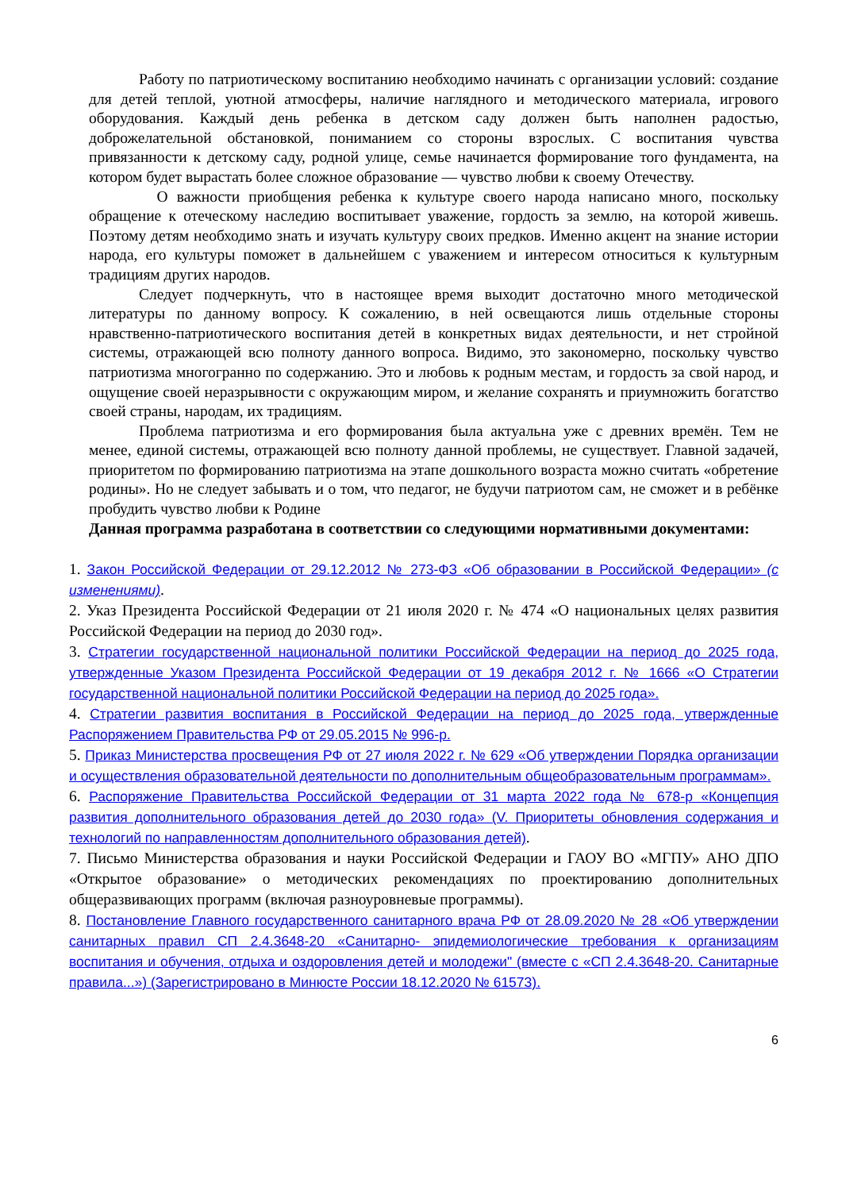Работу по патриотическому воспитанию необходимо начинать с организации условий: создание для детей теплой, уютной атмосферы, наличие наглядного и методического материала, игрового оборудования. Каждый день ребенка в детском саду должен быть наполнен радостью, доброжелательной обстановкой, пониманием со стороны взрослых. С воспитания чувства привязанности к детскому саду, родной улице, семье начинается формирование того фундамента, на котором будет вырастать более сложное образование — чувство любви к своему Отечеству.
О важности приобщения ребенка к культуре своего народа написано много, поскольку обращение к отеческому наследию воспитывает уважение, гордость за землю, на которой живешь. Поэтому детям необходимо знать и изучать культуру своих предков. Именно акцент на знание истории народа, его культуры поможет в дальнейшем с уважением и интересом относиться к культурным традициям других народов.
Следует подчеркнуть, что в настоящее время выходит достаточно много методической литературы по данному вопросу. К сожалению, в ней освещаются лишь отдельные стороны нравственно-патриотического воспитания детей в конкретных видах деятельности, и нет стройной системы, отражающей всю полноту данного вопроса. Видимо, это закономерно, поскольку чувство патриотизма многогранно по содержанию. Это и любовь к родным местам, и гордость за свой народ, и ощущение своей неразрывности с окружающим миром, и желание сохранять и приумножить богатство своей страны, народам, их традициям.
Проблема патриотизма и его формирования была актуальна уже с древних времён. Тем не менее, единой системы, отражающей всю полноту данной проблемы, не существует. Главной задачей, приоритетом по формированию патриотизма на этапе дошкольного возраста можно считать «обретение родины». Но не следует забывать и о том, что педагог, не будучи патриотом сам, не сможет и в ребёнке пробудить чувство любви к Родине
Данная программа разработана в соответствии со следующими нормативными документами:
1. Закон Российской Федерации от 29.12.2012 № 273-ФЗ «Об образовании в Российской Федерации» (с изменениями).
2. Указ Президента Российской Федерации от 21 июля 2020 г. № 474 «О национальных целях развития Российской Федерации на период до 2030 год».
3. Стратегии государственной национальной политики Российской Федерации на период до 2025 года, утвержденные Указом Президента Российской Федерации от 19 декабря 2012 г. № 1666 «О Стратегии государственной национальной политики Российской Федерации на период до 2025 года».
4. Стратегии развития воспитания в Российской Федерации на период до 2025 года, утвержденные Распоряжением Правительства РФ от 29.05.2015 № 996-р.
5. Приказ Министерства просвещения РФ от 27 июля 2022 г. № 629 «Об утверждении Порядка организации и осуществления образовательной деятельности по дополнительным общеобразовательным программам».
6. Распоряжение Правительства Российской Федерации от 31 марта 2022 года № 678-р «Концепция развития дополнительного образования детей до 2030 года» (V. Приоритеты обновления содержания и технологий по направленностям дополнительного образования детей).
7. Письмо Министерства образования и науки Российской Федерации и ГАОУ ВО «МГПУ» АНО ДПО «Открытое образование» о методических рекомендациях по проектированию дополнительных общеразвивающих программ (включая разноуровневые программы).
8. Постановление Главного государственного санитарного врача РФ от 28.09.2020 № 28 «Об утверждении санитарных правил СП 2.4.3648-20 «Санитарно- эпидемиологические требования к организациям воспитания и обучения, отдыха и оздоровления детей и молодежи" (вместе с «СП 2.4.3648-20. Санитарные правила...») (Зарегистрировано в Минюсте России 18.12.2020 № 61573).
6